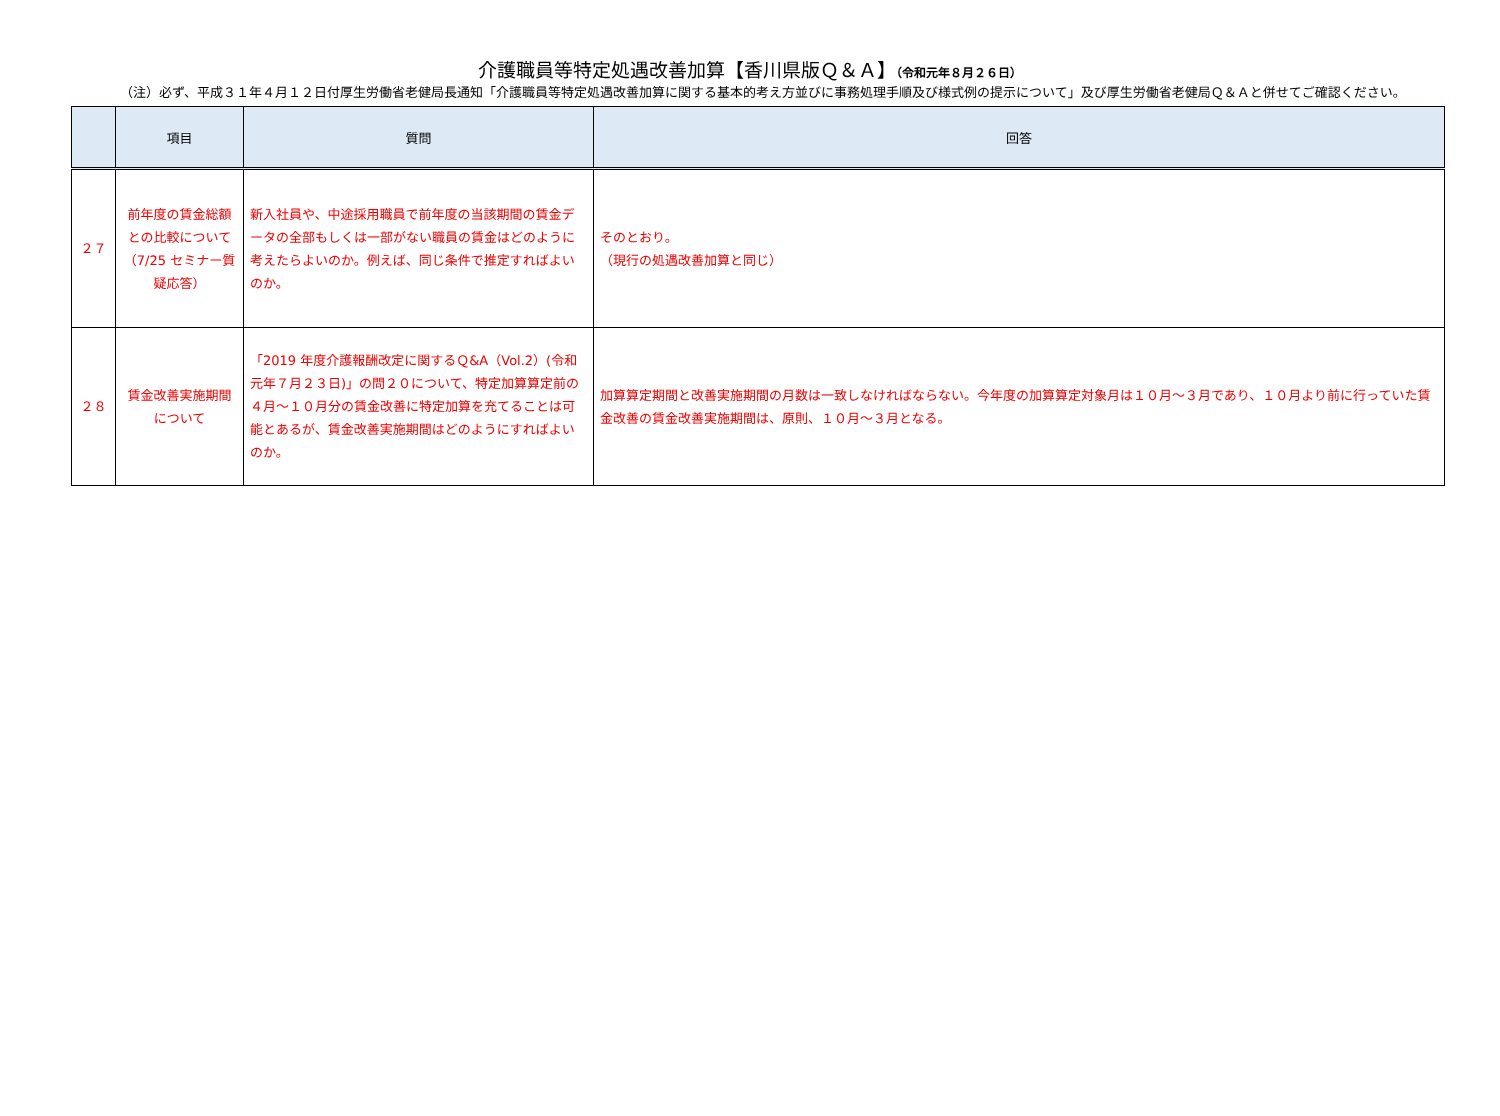介護職員等特定処遇改善加算【香川県版Ｑ＆Ａ】（令和元年８月２６日）
（注）必ず、平成３１年４月１２日付厚生労働省老健局長通知「介護職員等特定処遇改善加算に関する基本的考え方並びに事務処理手順及び様式例の提示について」及び厚生労働省老健局Ｑ＆Ａと併せてご確認ください。
| | 項目 | 質問 | 回答 |
| --- | --- | --- | --- |
| ２７ | 前年度の賃金総額との比較について（7/25 セミナー質疑応答） | 新入社員や、中途採用職員で前年度の当該期間の賃金データの全部もしくは一部がない職員の賃金はどのように考えたらよいのか。例えば、同じ条件で推定すればよいのか。 | そのとおり。 （現行の処遇改善加算と同じ） |
| ２８ | 賃金改善実施期間について | 「2019 年度介護報酬改定に関するＱ&A（Vol.2）(令和元年７月２３日)」の問２０について、特定加算算定前の４月～１０月分の賃金改善に特定加算を充てることは可能とあるが、賃金改善実施期間はどのようにすればよいのか。 | 加算算定期間と改善実施期間の月数は一致しなければならない。今年度の加算算定対象月は１０月～３月であり、１０月より前に行っていた賃金改善の賃金改善実施期間は、原則、１０月～３月となる。 |